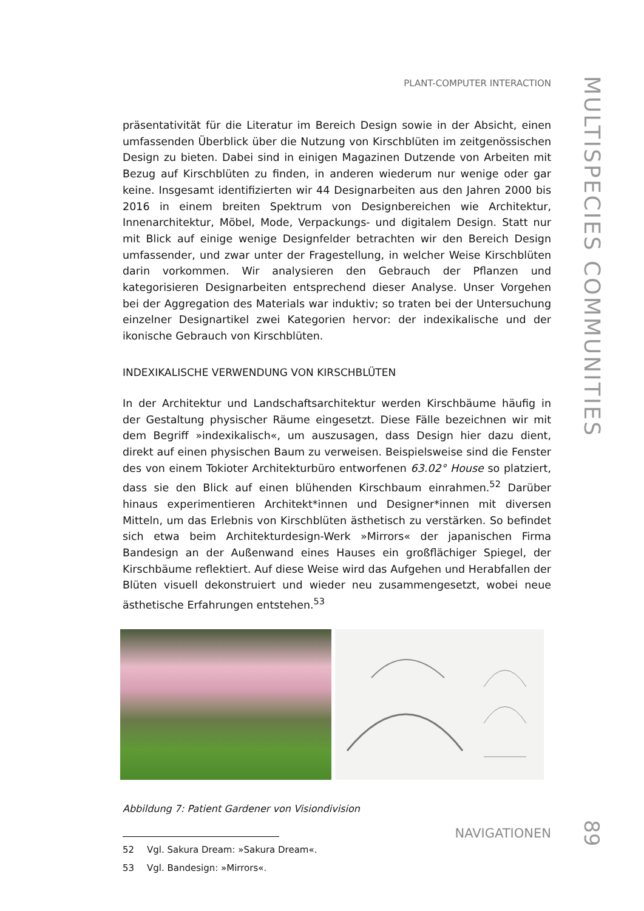PLANT-COMPUTER INTERACTION
präsentativität für die Literatur im Bereich Design sowie in der Absicht, einen umfassenden Überblick über die Nutzung von Kirschblüten im zeitgenössischen Design zu bieten. Dabei sind in einigen Magazinen Dutzende von Arbeiten mit Bezug auf Kirschblüten zu finden, in anderen wiederum nur wenige oder gar keine. Insgesamt identifizierten wir 44 Designarbeiten aus den Jahren 2000 bis 2016 in einem breiten Spektrum von Designbereichen wie Architektur, Innenarchitektur, Möbel, Mode, Verpackungs- und digitalem Design. Statt nur mit Blick auf einige wenige Designfelder betrachten wir den Bereich Design umfassender, und zwar unter der Fragestellung, in welcher Weise Kirschblüten darin vorkommen. Wir analysieren den Gebrauch der Pflanzen und kategorisieren Designarbeiten entsprechend dieser Analyse. Unser Vorgehen bei der Aggregation des Materials war induktiv; so traten bei der Untersuchung einzelner Designartikel zwei Kategorien hervor: der indexikalische und der ikonische Gebrauch von Kirschblüten.
INDEXIKALISCHE VERWENDUNG VON KIRSCHBLÜTEN
In der Architektur und Landschaftsarchitektur werden Kirschbäume häufig in der Gestaltung physischer Räume eingesetzt. Diese Fälle bezeichnen wir mit dem Begriff »indexikalisch«, um auszusagen, dass Design hier dazu dient, direkt auf einen physischen Baum zu verweisen. Beispielsweise sind die Fenster des von einem Tokioter Architekturbüro entworfenen 63.02° House so platziert, dass sie den Blick auf einen blühenden Kirschbaum einrahmen.<sup>52</sup> Darüber hinaus experimentieren Architekt*innen und Designer*innen mit diversen Mitteln, um das Erlebnis von Kirschblüten ästhetisch zu verstärken. So befindet sich etwa beim Architekturdesign-Werk »Mirrors« der japanischen Firma Bandesign an der Außenwand eines Hauses ein großflächiger Spiegel, der Kirschbäume reflektiert. Auf diese Weise wird das Aufgehen und Herabfallen der Blüten visuell dekonstruiert und wieder neu zusammengesetzt, wobei neue ästhetische Erfahrungen entstehen.<sup>53</sup>
Abbildung 7: Patient Gardener von Visiondivision
52 Vgl. Sakura Dream: »Sakura Dream«.
53 Vgl. Bandesign: »Mirrors«.
NAVIGATIONEN
MULTISPECIES COMMUNITIES
89